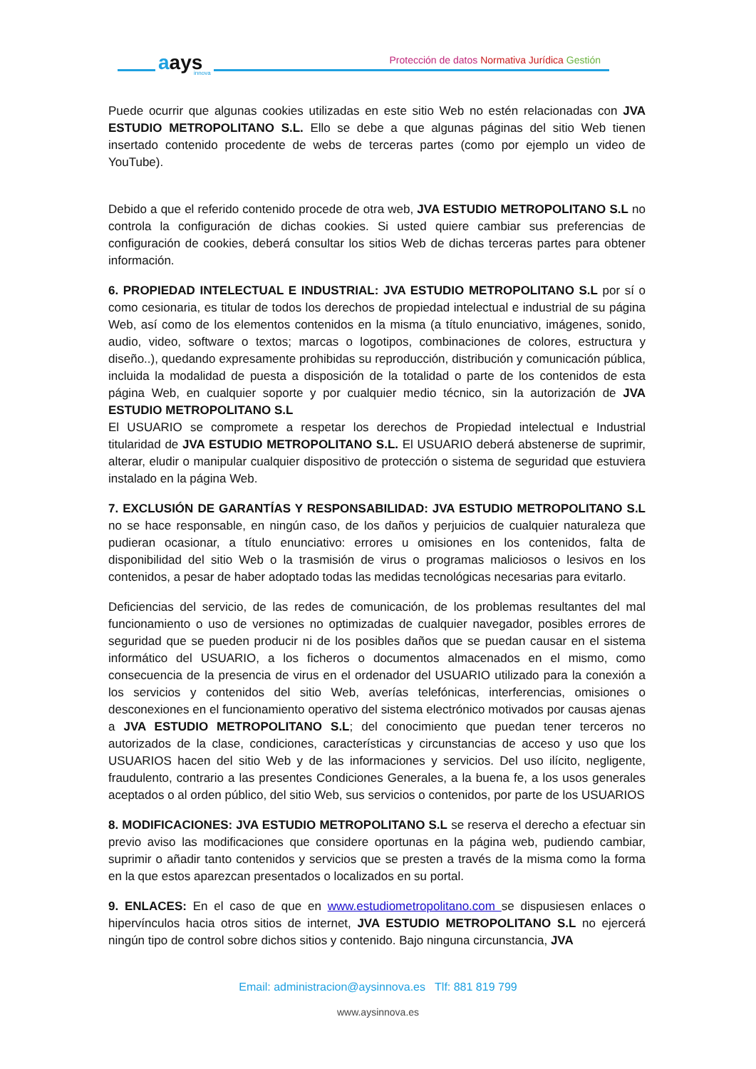aays
innova
Protección de datos Normativa Jurídica Gestión
Puede ocurrir que algunas cookies utilizadas en este sitio Web no estén relacionadas con JVA ESTUDIO METROPOLITANO S.L. Ello se debe a que algunas páginas del sitio Web tienen insertado contenido procedente de webs de terceras partes (como por ejemplo un video de YouTube).
Debido a que el referido contenido procede de otra web, JVA ESTUDIO METROPOLITANO S.L no controla la configuración de dichas cookies. Si usted quiere cambiar sus preferencias de configuración de cookies, deberá consultar los sitios Web de dichas terceras partes para obtener información.
6. PROPIEDAD INTELECTUAL E INDUSTRIAL: JVA ESTUDIO METROPOLITANO S.L por sí o como cesionaria, es titular de todos los derechos de propiedad intelectual e industrial de su página Web, así como de los elementos contenidos en la misma (a título enunciativo, imágenes, sonido, audio, video, software o textos; marcas o logotipos, combinaciones de colores, estructura y diseño..), quedando expresamente prohibidas su reproducción, distribución y comunicación pública, incluida la modalidad de puesta a disposición de la totalidad o parte de los contenidos de esta página Web, en cualquier soporte y por cualquier medio técnico, sin la autorización de JVA ESTUDIO METROPOLITANO S.L
El USUARIO se compromete a respetar los derechos de Propiedad intelectual e Industrial titularidad de JVA ESTUDIO METROPOLITANO S.L. El USUARIO deberá abstenerse de suprimir, alterar, eludir o manipular cualquier dispositivo de protección o sistema de seguridad que estuviera instalado en la página Web.
7. EXCLUSIÓN DE GARANTÍAS Y RESPONSABILIDAD: JVA ESTUDIO METROPOLITANO S.L no se hace responsable, en ningún caso, de los daños y perjuicios de cualquier naturaleza que pudieran ocasionar, a título enunciativo: errores u omisiones en los contenidos, falta de disponibilidad del sitio Web o la trasmisión de virus o programas maliciosos o lesivos en los contenidos, a pesar de haber adoptado todas las medidas tecnológicas necesarias para evitarlo.
Deficiencias del servicio, de las redes de comunicación, de los problemas resultantes del mal funcionamiento o uso de versiones no optimizadas de cualquier navegador, posibles errores de seguridad que se pueden producir ni de los posibles daños que se puedan causar en el sistema informático del USUARIO, a los ficheros o documentos almacenados en el mismo, como consecuencia de la presencia de virus en el ordenador del USUARIO utilizado para la conexión a los servicios y contenidos del sitio Web, averías telefónicas, interferencias, omisiones o desconexiones en el funcionamiento operativo del sistema electrónico motivados por causas ajenas a JVA ESTUDIO METROPOLITANO S.L; del conocimiento que puedan tener terceros no autorizados de la clase, condiciones, características y circunstancias de acceso y uso que los USUARIOS hacen del sitio Web y de las informaciones y servicios. Del uso ilícito, negligente, fraudulento, contrario a las presentes Condiciones Generales, a la buena fe, a los usos generales aceptados o al orden público, del sitio Web, sus servicios o contenidos, por parte de los USUARIOS
8. MODIFICACIONES: JVA ESTUDIO METROPOLITANO S.L se reserva el derecho a efectuar sin previo aviso las modificaciones que considere oportunas en la página web, pudiendo cambiar, suprimir o añadir tanto contenidos y servicios que se presten a través de la misma como la forma en la que estos aparezcan presentados o localizados en su portal.
9. ENLACES: En el caso de que en www.estudiometropolitano.com se dispusiesen enlaces o hipervínculos hacia otros sitios de internet, JVA ESTUDIO METROPOLITANO S.L no ejercerá ningún tipo de control sobre dichos sitios y contenido. Bajo ninguna circunstancia, JVA
Email: administracion@aysinnova.es Tlf: 881 819 799
www.aysinnova.es